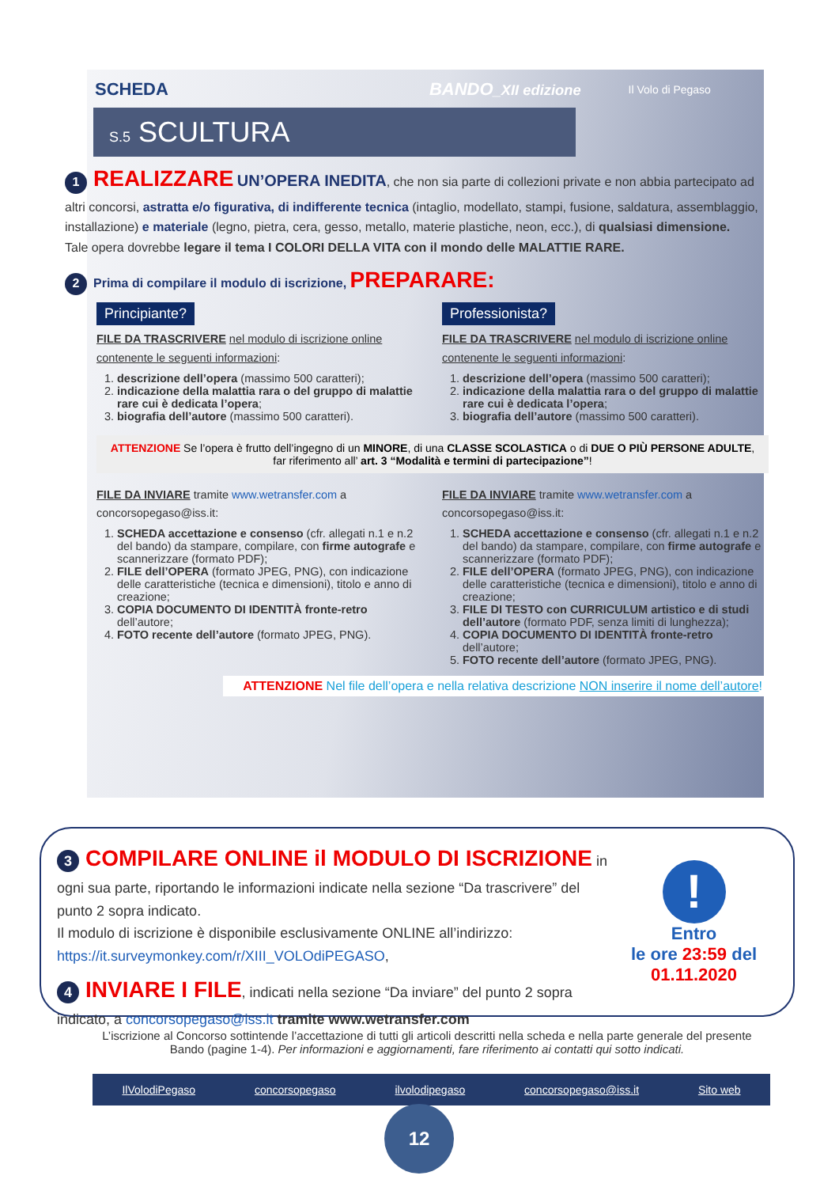SCHEDA BANDO_XII edizione Il Volo di Pegaso
S.5 SCULTURA
1 REALIZZARE UN’OPERA INEDITA, che non sia parte di collezioni private e non abbia partecipato ad altri concorsi, astratta e/o figurativa, di indifferente tecnica (intaglio, modellato, stampi, fusione, saldatura, assemblaggio, installazione) e materiale (legno, pietra, cera, gesso, metallo, materie plastiche, neon, ecc.), di qualsiasi dimensione.
Tale opera dovrebbe legare il tema I COLORI DELLA VITA con il mondo delle MALATTIE RARE.
2 Prima di compilare il modulo di iscrizione, PREPARARE:
Principiante?
FILE DA TRASCRIVERE nel modulo di iscrizione online contenente le seguenti informazioni:
1. descrizione dell’opera (massimo 500 caratteri);
2. indicazione della malattia rara o del gruppo di malattie rare cui è dedicata l’opera;
3. biografia dell’autore (massimo 500 caratteri).
Professionista?
FILE DA TRASCRIVERE nel modulo di iscrizione online contenente le seguenti informazioni:
1. descrizione dell’opera (massimo 500 caratteri);
2. indicazione della malattia rara o del gruppo di malattie rare cui è dedicata l’opera;
3. biografia dell’autore (massimo 500 caratteri).
ATTENZIONE Se l’opera è frutto dell’ingegno di un MINORE, di una CLASSE SCOLASTICA o di DUE O PIÙ PERSONE ADULTE, far riferimento all’ art. 3 “Modalità e termini di partecipazione”!
FILE DA INVIARE tramite www.wetransfer.com a concorsopegaso@iss.it:
1. SCHEDA accettazione e consenso (cfr. allegati n.1 e n.2 del bando) da stampare, compilare, con firme autografe e scannerizzare (formato PDF);
2. FILE dell’OPERA (formato JPEG, PNG), con indicazione delle caratteristiche (tecnica e dimensioni), titolo e anno di creazione;
3. COPIA DOCUMENTO DI IDENTITÀ fronte-retro dell’autore;
4. FOTO recente dell’autore (formato JPEG, PNG).
FILE DA INVIARE tramite www.wetransfer.com a concorsopegaso@iss.it:
1. SCHEDA accettazione e consenso (cfr. allegati n.1 e n.2 del bando) da stampare, compilare, con firme autografe e scannerizzare (formato PDF);
2. FILE dell’OPERA (formato JPEG, PNG), con indicazione delle caratteristiche (tecnica e dimensioni), titolo e anno di creazione;
3. FILE DI TESTO con CURRICULUM artistico e di studi dell’autore (formato PDF, senza limiti di lunghezza);
4. COPIA DOCUMENTO DI IDENTITÀ fronte-retro dell’autore;
5. FOTO recente dell’autore (formato JPEG, PNG).
ATTENZIONE Nel file dell’opera e nella relativa descrizione NON inserire il nome dell’autore!
3 COMPILARE ONLINE il MODULO DI ISCRIZIONE in ogni sua parte, riportando le informazioni indicate nella sezione “Da trascrivere” del punto 2 sopra indicato.
Il modulo di iscrizione è disponibile esclusivamente ONLINE all’indirizzo: https://it.surveymonkey.com/r/XIII_VOLOdiPEGASO,
4 INVIARE I FILE, indicati nella sezione “Da inviare” del punto 2 sopra indicato, a concorsopegaso@iss.it tramite www.wetransfer.com
!
Entro
le ore 23:59 del
01.11.2020
L’iscrizione al Concorso sottintende l’accettazione di tutti gli articoli descritti nella scheda e nella parte generale del presente Bando (pagine 1-4). Per informazioni e aggiornamenti, fare riferimento ai contatti qui sotto indicati.
IlVolodiPegaso concorsopegaso ilvolodipegaso concorsopegaso@iss.it Sito web
12